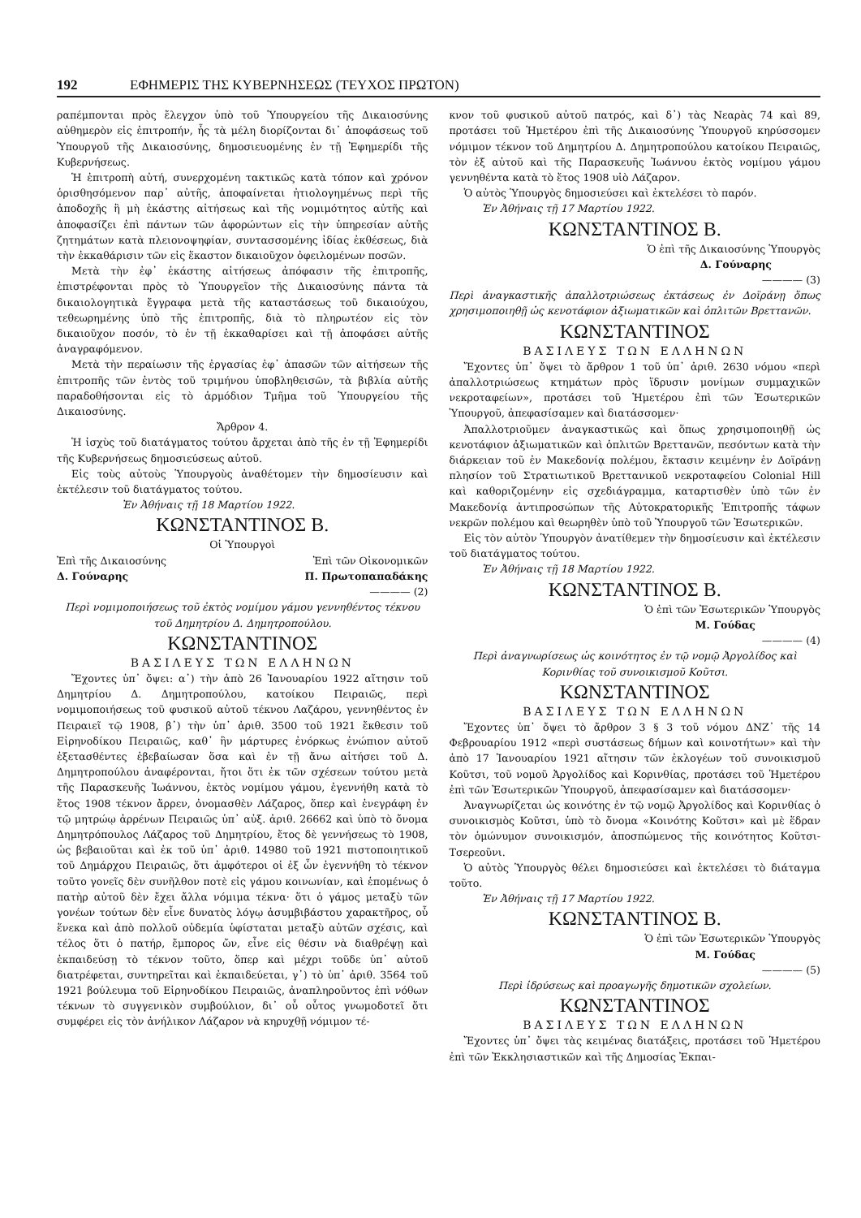192 ΕΦΗΜΕΡΙΣ ΤΗΣ ΚΥΒΕΡΝΗΣΕΩΣ (ΤΕΥΧΟΣ ΠΡΩΤΟΝ)
ραπέμπονται πρὸς ἔλεγχον ὑπὸ τοῦ Ὑπουργείου τῆς Δικαιοσύνης αὐθημερὸν εἰς ἐπιτροπήν, ἧς τὰ μέλη διορίζονται δι᾽ ἀποφάσεως τοῦ Ὑπουργοῦ τῆς Δικαιοσύνης, δημοσιευομένης ἐν τῇ Ἐφημερίδι τῆς Κυβερνήσεως.
Ἡ ἐπιτροπὴ αὐτή, συνερχομένη τακτικῶς κατὰ τόπον καὶ χρόνον ὁρισθησόμενον παρ᾽ αὐτῆς, ἀποφαίνεται ἠτιολογημένως περὶ τῆς ἀποδοχῆς ἢ μὴ ἑκάστης αἰτήσεως καὶ τῆς νομιμότητος αὐτῆς καὶ ἀποφασίζει ἐπὶ πάντων τῶν ἀφορώντων εἰς τὴν ὑπηρεσίαν αὐτῆς ζητημάτων κατὰ πλειονοψηφίαν, συντασσομένης ἰδίας ἐκθέσεως, διὰ τὴν ἐκκαθάρισιν τῶν εἰς ἕκαστον δικαιοῦχον ὀφειλομένων ποσῶν.
Μετὰ τὴν ἐφ᾽ ἑκάστης αἰτήσεως ἀπόφασιν τῆς ἐπιτροπῆς, ἐπιστρέφονται πρὸς τὸ Ὑπουργεῖον τῆς Δικαιοσύνης πάντα τὰ δικαιολογητικὰ ἔγγραφα μετὰ τῆς καταστάσεως τοῦ δικαιούχου, τεθεωρημένης ὑπὸ τῆς ἐπιτροπῆς, διὰ τὸ πληρωτέον εἰς τὸν δικαιοῦχον ποσόν, τὸ ἐν τῇ ἐκκαθαρίσει καὶ τῇ ἀποφάσει αὐτῆς ἀναγραφόμενον.
Μετὰ τὴν περαίωσιν τῆς ἐργασίας ἐφ᾽ ἁπασῶν τῶν αἰτήσεων τῆς ἐπιτροπῆς τῶν ἐντὸς τοῦ τριμήνου ὑποβληθεισῶν, τὰ βιβλία αὐτῆς παραδοθήσονται εἰς τὸ ἁρμόδιον Τμῆμα τοῦ Ὑπουργείου τῆς Δικαιοσύνης.
Ἄρθρον 4.
Ἡ ἰσχὺς τοῦ διατάγματος τούτου ἄρχεται ἀπὸ τῆς ἐν τῇ Ἐφημερίδι τῆς Κυβερνήσεως δημοσιεύσεως αὐτοῦ.
Εἰς τοὺς αὐτοὺς Ὑπουργοὺς ἀναθέτομεν τὴν δημοσίευσιν καὶ ἐκτέλεσιν τοῦ διατάγματος τούτου.
Ἐν Ἀθήναις τῇ 18 Μαρτίου 1922.
ΚΩΝΣΤΑΝΤΙΝΟΣ Β.
Οἱ Ὑπουργοὶ
Ἐπὶ τῆς Δικαιοσύνης Ἐπὶ τῶν Οἰκονομικῶν
Δ. Γούναρης Π. Πρωτοπαπαδάκης
———— (2)
Περὶ νομιμοποιήσεως τοῦ ἐκτὸς νομίμου γάμου γεννηθέντος τέκνου τοῦ Δημητρίου Δ. Δημητροπούλου.
ΚΩΝΣΤΑΝΤΙΝΟΣ
ΒΑΣΙΛΕΥΣ ΤΩΝ ΕΛΛΗΝΩΝ
Ἔχοντες ὑπ᾽ ὄψει: α᾽) τὴν ἀπὸ 26 Ἰανουαρίου 1922 αἴτησιν τοῦ Δημητρίου Δ. Δημητροπούλου, κατοίκου Πειραιῶς, περὶ νομιμοποιήσεως τοῦ φυσικοῦ αὐτοῦ τέκνου Λαζάρου, γεννηθέντος ἐν Πειραιεῖ τῷ 1908, β᾽) τὴν ὑπ᾽ ἀριθ. 3500 τοῦ 1921 ἔκθεσιν τοῦ Εἰρηνοδίκου Πειραιῶς, καθ᾽ ἣν μάρτυρες ἐνόρκως ἐνώπιον αὐτοῦ ἐξετασθέντες ἐβεβαίωσαν ὅσα καὶ ἐν τῇ ἄνω αἰτήσει τοῦ Δ. Δημητροπούλου ἀναφέρονται, ἤτοι ὅτι ἐκ τῶν σχέσεων τούτου μετὰ τῆς Παρασκευῆς Ἰωάννου, ἐκτὸς νομίμου γάμου, ἐγεννήθη κατὰ τὸ ἔτος 1908 τέκνον ἄρρεν, ὀνομασθὲν Λάζαρος, ὅπερ καὶ ἐνεγράφη ἐν τῷ μητρώῳ ἀρρένων Πειραιῶς ὑπ᾽ αὐξ. ἀριθ. 26662 καὶ ὑπὸ τὸ ὄνομα Δημητρόπουλος Λάζαρος τοῦ Δημητρίου, ἔτος δὲ γεννήσεως τὸ 1908, ὡς βεβαιοῦται καὶ ἐκ τοῦ ὑπ᾽ ἀριθ. 14980 τοῦ 1921 πιστοποιητικοῦ τοῦ Δημάρχου Πειραιῶς, ὅτι ἀμφότεροι οἱ ἐξ ὧν ἐγεννήθη τὸ τέκνον τοῦτο γονεῖς δὲν συνῆλθον ποτὲ εἰς γάμου κοινωνίαν, καὶ ἑπομένως ὁ πατὴρ αὐτοῦ δὲν ἔχει ἄλλα νόμιμα τέκνα· ὅτι ὁ γάμος μεταξὺ τῶν γονέων τούτων δὲν εἶνε δυνατὸς λόγῳ ἀσυμβιβάστου χαρακτῆρος, οὗ ἕνεκα καὶ ἀπὸ πολλοῦ οὐδεμία ὑφίσταται μεταξὺ αὐτῶν σχέσις, καὶ τέλος ὅτι ὁ πατήρ, ἔμπορος ὤν, εἶνε εἰς θέσιν νὰ διαθρέψῃ καὶ ἐκπαιδεύσῃ τὸ τέκνον τοῦτο, ὅπερ καὶ μέχρι τοῦδε ὑπ᾽ αὐτοῦ διατρέφεται, συντηρεῖται καὶ ἐκπαιδεύεται, γ᾽) τὸ ὑπ᾽ ἀριθ. 3564 τοῦ 1921 βούλευμα τοῦ Εἰρηνοδίκου Πειραιῶς, ἀναπληροῦντος ἐπὶ νόθων τέκνων τὸ συγγενικὸν συμβούλιον, δι᾽ οὗ οὗτος γνωμοδοτεῖ ὅτι συμφέρει εἰς τὸν ἀνήλικον Λάζαρον νὰ κηρυχθῇ νόμιμον τέ-
κνον τοῦ φυσικοῦ αὐτοῦ πατρός, καὶ δ᾽) τὰς Νεαρὰς 74 καὶ 89, προτάσει τοῦ Ἡμετέρου ἐπὶ τῆς Δικαιοσύνης Ὑπουργοῦ κηρύσσομεν νόμιμον τέκνον τοῦ Δημητρίου Δ. Δημητροπούλου κατοίκου Πειραιῶς, τὸν ἐξ αὐτοῦ καὶ τῆς Παρασκευῆς Ἰωάννου ἐκτὸς νομίμου γάμου γεννηθέντα κατὰ τὸ ἔτος 1908 υἱὸ Λάζαρον.
Ὁ αὐτὸς Ὑπουργὸς δημοσιεύσει καὶ ἐκτελέσει τὸ παρόν.
Ἐν Ἀθήναις τῇ 17 Μαρτίου 1922.
ΚΩΝΣΤΑΝΤΙΝΟΣ Β.
Ὁ ἐπὶ τῆς Δικαιοσύνης Ὑπουργὸς
Δ. Γούναρης
———— (3)
Περὶ ἀναγκαστικῆς ἀπαλλοτριώσεως ἐκτάσεως ἐν Δοϊράνῃ ὅπως χρησιμοποιηθῇ ὡς κενοτάφιον ἀξιωματικῶν καὶ ὁπλιτῶν Βρεττανῶν.
ΚΩΝΣΤΑΝΤΙΝΟΣ
ΒΑΣΙΛΕΥΣ ΤΩΝ ΕΛΛΗΝΩΝ
Ἔχοντες ὑπ᾽ ὄψει τὸ ἄρθρον 1 τοῦ ὑπ᾽ ἀριθ. 2630 νόμου «περὶ ἀπαλλοτριώσεως κτημάτων πρὸς ἵδρυσιν μονίμων συμμαχικῶν νεκροταφείων», προτάσει τοῦ Ἡμετέρου ἐπὶ τῶν Ἐσωτερικῶν Ὑπουργοῦ, ἀπεφασίσαμεν καὶ διατάσσομεν·
Ἀπαλλοτριοῦμεν ἀναγκαστικῶς καὶ ὅπως χρησιμοποιηθῇ ὡς κενοτάφιον ἀξιωματικῶν καὶ ὁπλιτῶν Βρεττανῶν, πεσόντων κατὰ τὴν διάρκειαν τοῦ ἐν Μακεδονίᾳ πολέμου, ἔκτασιν κειμένην ἐν Δοϊράνῃ πλησίον τοῦ Στρατιωτικοῦ Βρεττανικοῦ νεκροταφείου Colonial Hill καὶ καθοριζομένην εἰς σχεδιάγραμμα, καταρτισθὲν ὑπὸ τῶν ἐν Μακεδονίᾳ ἀντιπροσώπων τῆς Αὐτοκρατορικῆς Ἐπιτροπῆς τάφων νεκρῶν πολέμου καὶ θεωρηθὲν ὑπὸ τοῦ Ὑπουργοῦ τῶν Ἐσωτερικῶν.
Εἰς τὸν αὐτὸν Ὑπουργὸν ἀνατίθεμεν τὴν δημοσίευσιν καὶ ἐκτέλεσιν τοῦ διατάγματος τούτου.
Ἐν Ἀθήναις τῇ 18 Μαρτίου 1922.
ΚΩΝΣΤΑΝΤΙΝΟΣ Β.
Ὁ ἐπὶ τῶν Ἐσωτερικῶν Ὑπουργὸς
Μ. Γούδας
———— (4)
Περὶ ἀναγνωρίσεως ὡς κοινότητος ἐν τῷ νομῷ Ἀργολίδος καὶ Κορινθίας τοῦ συνοικισμοῦ Κοῦτσι.
ΚΩΝΣΤΑΝΤΙΝΟΣ
ΒΑΣΙΛΕΥΣ ΤΩΝ ΕΛΛΗΝΩΝ
Ἔχοντες ὑπ᾽ ὄψει τὸ ἄρθρον 3 § 3 τοῦ νόμου ΔΝΖ᾽ τῆς 14 Φεβρουαρίου 1912 «περὶ συστάσεως δήμων καὶ κοινοτήτων» καὶ τὴν ἀπὸ 17 Ἰανουαρίου 1921 αἴτησιν τῶν ἐκλογέων τοῦ συνοικισμοῦ Κοῦτσι, τοῦ νομοῦ Ἀργολίδος καὶ Κορινθίας, προτάσει τοῦ Ἡμετέρου ἐπὶ τῶν Ἐσωτερικῶν Ὑπουργοῦ, ἀπεφασίσαμεν καὶ διατάσσομεν·
Ἀναγνωρίζεται ὡς κοινότης ἐν τῷ νομῷ Ἀργολίδος καὶ Κορινθίας ὁ συνοικισμὸς Κοῦτσι, ὑπὸ τὸ ὄνομα «Κοινότης Κοῦτσι» καὶ μὲ ἕδραν τὸν ὁμώνυμον συνοικισμόν, ἀποσπώμενος τῆς κοινότητος Κοῦτσι-Τσερεοῦνι.
Ὁ αὐτὸς Ὑπουργὸς θέλει δημοσιεύσει καὶ ἐκτελέσει τὸ διάταγμα τοῦτο.
Ἐν Ἀθήναις τῇ 17 Μαρτίου 1922.
ΚΩΝΣΤΑΝΤΙΝΟΣ Β.
Ὁ ἐπὶ τῶν Ἐσωτερικῶν Ὑπουργὸς
Μ. Γούδας
———— (5)
Περὶ ἱδρύσεως καὶ προαγωγῆς δημοτικῶν σχολείων.
ΚΩΝΣΤΑΝΤΙΝΟΣ
ΒΑΣΙΛΕΥΣ ΤΩΝ ΕΛΛΗΝΩΝ
Ἔχοντες ὑπ᾽ ὄψει τὰς κειμένας διατάξεις, προτάσει τοῦ Ἡμετέρου ἐπὶ τῶν Ἐκκλησιαστικῶν καὶ τῆς Δημοσίας Ἐκπαι-